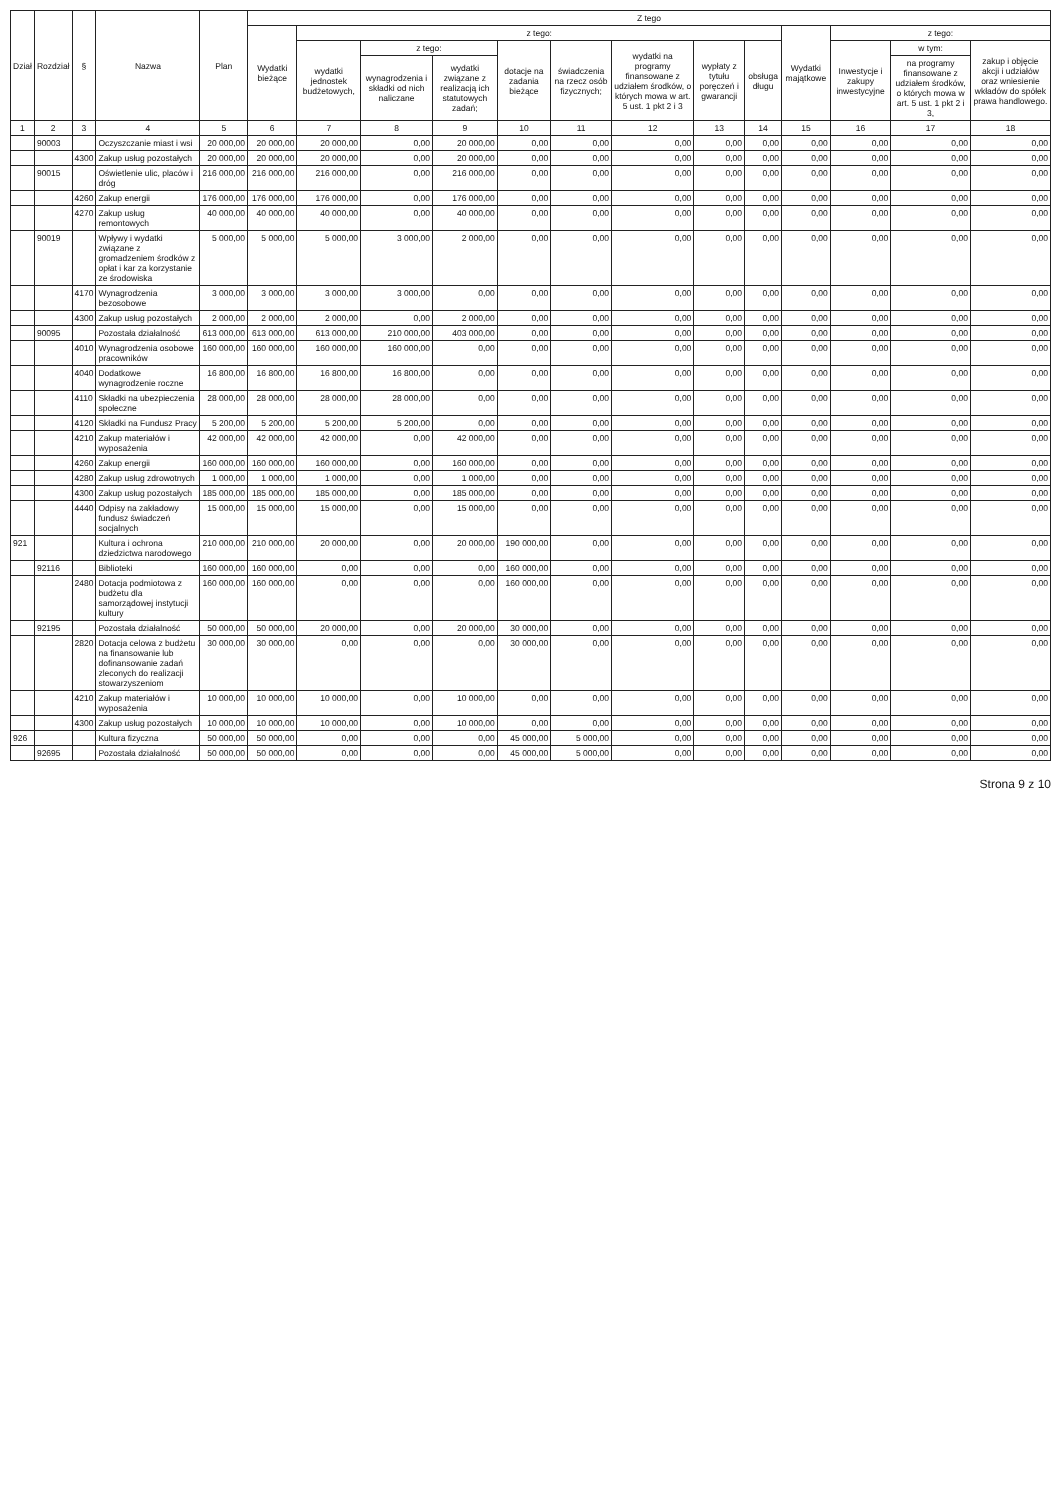| Dział | Rozdział | § | Nazwa | Plan | Z tego | | | | | | | | | | | | |
| --- | --- | --- | --- | --- | --- | --- | --- | --- | --- | --- | --- | --- | --- | --- | --- | --- | --- |
| | | | | | Wydatki bieżące | z tego: | | | | | | | | Wydatki majątkowe | z tego: | | |
| | | | | | | wydatki jednostek budżetowych, | z tego: | | dotacje na zadania bieżące | świadczenia na rzecz osób fizycznych; | wydatki na programy finansowane z udziałem środków, o których mowa w art. 5 ust. 1 pkt 2 i 3 | wypłaty z tytułu poręczeń i gwarancji | obsługa długu | | Inwestycje i zakupy inwestycyjne | w tym: | zakup i objęcie akcji i udziałów oraz wniesienie wkładów do spółek prawa handlowego. |
| | | | | | | | wynagrodzenia i składki od nich naliczane | wydatki związane z realizacją ich statutowych zadań; | | | | | | | | na programy finansowane z udziałem środków, o których mowa w art. 5 ust. 1 pkt 2 i 3, | |
| 1 | 2 | 3 | 4 | 5 | 6 | 7 | 8 | 9 | 10 | 11 | 12 | 13 | 14 | 15 | 16 | 17 | 18 |
| | 90003 | | Oczyszczanie miast i wsi | 20 000,00 | 20 000,00 | 20 000,00 | 0,00 | 20 000,00 | 0,00 | 0,00 | 0,00 | 0,00 | 0,00 | 0,00 | 0,00 | 0,00 | 0,00 |
| | | 4300 | Zakup usług pozostałych | 20 000,00 | 20 000,00 | 20 000,00 | 0,00 | 20 000,00 | 0,00 | 0,00 | 0,00 | 0,00 | 0,00 | 0,00 | 0,00 | 0,00 | 0,00 |
| | 90015 | | Oświetlenie ulic, placów i dróg | 216 000,00 | 216 000,00 | 216 000,00 | 0,00 | 216 000,00 | 0,00 | 0,00 | 0,00 | 0,00 | 0,00 | 0,00 | 0,00 | 0,00 | 0,00 |
| | | 4260 | Zakup energii | 176 000,00 | 176 000,00 | 176 000,00 | 0,00 | 176 000,00 | 0,00 | 0,00 | 0,00 | 0,00 | 0,00 | 0,00 | 0,00 | 0,00 | 0,00 |
| | | 4270 | Zakup usług remontowych | 40 000,00 | 40 000,00 | 40 000,00 | 0,00 | 40 000,00 | 0,00 | 0,00 | 0,00 | 0,00 | 0,00 | 0,00 | 0,00 | 0,00 | 0,00 |
| | 90019 | | Wpływy i wydatki związane z gromadzeniem środków z opłat i kar za korzystanie ze środowiska | 5 000,00 | 5 000,00 | 5 000,00 | 3 000,00 | 2 000,00 | 0,00 | 0,00 | 0,00 | 0,00 | 0,00 | 0,00 | 0,00 | 0,00 | 0,00 |
| | | 4170 | Wynagrodzenia bezosobowe | 3 000,00 | 3 000,00 | 3 000,00 | 3 000,00 | 0,00 | 0,00 | 0,00 | 0,00 | 0,00 | 0,00 | 0,00 | 0,00 | 0,00 | 0,00 |
| | | 4300 | Zakup usług pozostałych | 2 000,00 | 2 000,00 | 2 000,00 | 0,00 | 2 000,00 | 0,00 | 0,00 | 0,00 | 0,00 | 0,00 | 0,00 | 0,00 | 0,00 | 0,00 |
| | 90095 | | Pozostała działalność | 613 000,00 | 613 000,00 | 613 000,00 | 210 000,00 | 403 000,00 | 0,00 | 0,00 | 0,00 | 0,00 | 0,00 | 0,00 | 0,00 | 0,00 | 0,00 |
| | | 4010 | Wynagrodzenia osobowe pracowników | 160 000,00 | 160 000,00 | 160 000,00 | 160 000,00 | 0,00 | 0,00 | 0,00 | 0,00 | 0,00 | 0,00 | 0,00 | 0,00 | 0,00 | 0,00 |
| | | 4040 | Dodatkowe wynagrodzenie roczne | 16 800,00 | 16 800,00 | 16 800,00 | 16 800,00 | 0,00 | 0,00 | 0,00 | 0,00 | 0,00 | 0,00 | 0,00 | 0,00 | 0,00 | 0,00 |
| | | 4110 | Składki na ubezpieczenia społeczne | 28 000,00 | 28 000,00 | 28 000,00 | 28 000,00 | 0,00 | 0,00 | 0,00 | 0,00 | 0,00 | 0,00 | 0,00 | 0,00 | 0,00 | 0,00 |
| | | 4120 | Składki na Fundusz Pracy | 5 200,00 | 5 200,00 | 5 200,00 | 5 200,00 | 0,00 | 0,00 | 0,00 | 0,00 | 0,00 | 0,00 | 0,00 | 0,00 | 0,00 | 0,00 |
| | | 4210 | Zakup materiałów i wyposażenia | 42 000,00 | 42 000,00 | 42 000,00 | 0,00 | 42 000,00 | 0,00 | 0,00 | 0,00 | 0,00 | 0,00 | 0,00 | 0,00 | 0,00 | 0,00 |
| | | 4260 | Zakup energii | 160 000,00 | 160 000,00 | 160 000,00 | 0,00 | 160 000,00 | 0,00 | 0,00 | 0,00 | 0,00 | 0,00 | 0,00 | 0,00 | 0,00 | 0,00 |
| | | 4280 | Zakup usług zdrowotnych | 1 000,00 | 1 000,00 | 1 000,00 | 0,00 | 1 000,00 | 0,00 | 0,00 | 0,00 | 0,00 | 0,00 | 0,00 | 0,00 | 0,00 | 0,00 |
| | | 4300 | Zakup usług pozostałych | 185 000,00 | 185 000,00 | 185 000,00 | 0,00 | 185 000,00 | 0,00 | 0,00 | 0,00 | 0,00 | 0,00 | 0,00 | 0,00 | 0,00 | 0,00 |
| | | 4440 | Odpisy na zakładowy fundusz świadczeń socjalnych | 15 000,00 | 15 000,00 | 15 000,00 | 0,00 | 15 000,00 | 0,00 | 0,00 | 0,00 | 0,00 | 0,00 | 0,00 | 0,00 | 0,00 | 0,00 |
| 921 | | | Kultura i ochrona dziedzictwa narodowego | 210 000,00 | 210 000,00 | 20 000,00 | 0,00 | 20 000,00 | 190 000,00 | 0,00 | 0,00 | 0,00 | 0,00 | 0,00 | 0,00 | 0,00 | 0,00 |
| | 92116 | | Biblioteki | 160 000,00 | 160 000,00 | 0,00 | 0,00 | 0,00 | 160 000,00 | 0,00 | 0,00 | 0,00 | 0,00 | 0,00 | 0,00 | 0,00 | 0,00 |
| | | 2480 | Dotacja podmiotowa z budżetu dla samorządowej instytucji kultury | 160 000,00 | 160 000,00 | 0,00 | 0,00 | 0,00 | 160 000,00 | 0,00 | 0,00 | 0,00 | 0,00 | 0,00 | 0,00 | 0,00 | 0,00 |
| | 92195 | | Pozostała działalność | 50 000,00 | 50 000,00 | 20 000,00 | 0,00 | 20 000,00 | 30 000,00 | 0,00 | 0,00 | 0,00 | 0,00 | 0,00 | 0,00 | 0,00 | 0,00 |
| | | 2820 | Dotacja celowa z budżetu na finansowanie lub dofinansowanie zadań zleconych do realizacji stowarzyszeniom | 30 000,00 | 30 000,00 | 0,00 | 0,00 | 0,00 | 30 000,00 | 0,00 | 0,00 | 0,00 | 0,00 | 0,00 | 0,00 | 0,00 | 0,00 |
| | | 4210 | Zakup materiałów i wyposażenia | 10 000,00 | 10 000,00 | 10 000,00 | 0,00 | 10 000,00 | 0,00 | 0,00 | 0,00 | 0,00 | 0,00 | 0,00 | 0,00 | 0,00 | 0,00 |
| | | 4300 | Zakup usług pozostałych | 10 000,00 | 10 000,00 | 10 000,00 | 0,00 | 10 000,00 | 0,00 | 0,00 | 0,00 | 0,00 | 0,00 | 0,00 | 0,00 | 0,00 | 0,00 |
| 926 | | | Kultura fizyczna | 50 000,00 | 50 000,00 | 0,00 | 0,00 | 0,00 | 45 000,00 | 5 000,00 | 0,00 | 0,00 | 0,00 | 0,00 | 0,00 | 0,00 | 0,00 |
| | 92695 | | Pozostała działalność | 50 000,00 | 50 000,00 | 0,00 | 0,00 | 0,00 | 45 000,00 | 5 000,00 | 0,00 | 0,00 | 0,00 | 0,00 | 0,00 | 0,00 | 0,00 |
Strona 9 z 10